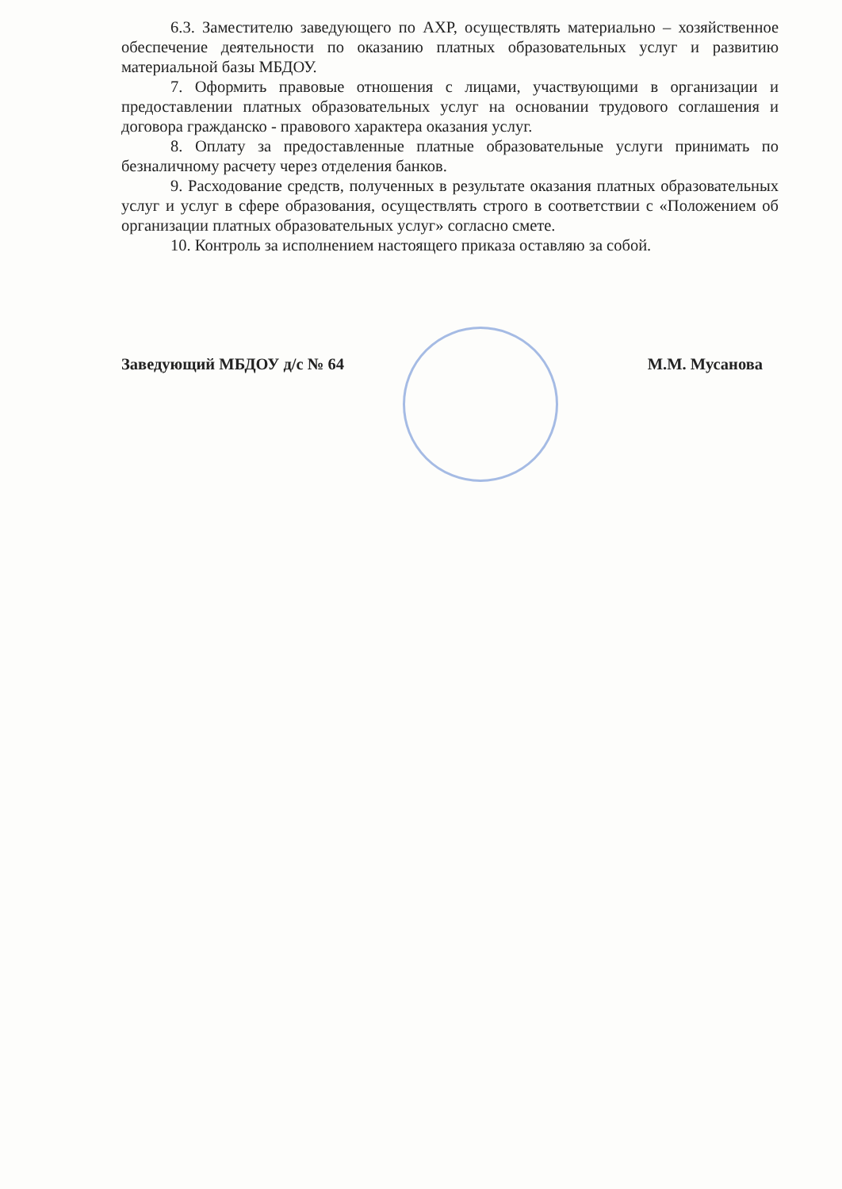6.3. Заместителю заведующего по АХР, осуществлять материально – хозяйственное обеспечение деятельности по оказанию платных образовательных услуг и развитию материальной базы МБДОУ.
7. Оформить правовые отношения с лицами, участвующими в организации и предоставлении платных образовательных услуг на основании трудового соглашения и договора гражданско - правового характера оказания услуг.
8. Оплату за предоставленные платные образовательные услуги принимать по безналичному расчету через отделения банков.
9. Расходование средств, полученных в результате оказания платных образовательных услуг и услуг в сфере образования, осуществлять строго в соответствии с «Положением об организации платных образовательных услуг» согласно смете.
10. Контроль за исполнением настоящего приказа оставляю за собой.
Заведующий МБДОУ д/с № 64 М.М. Мусанова